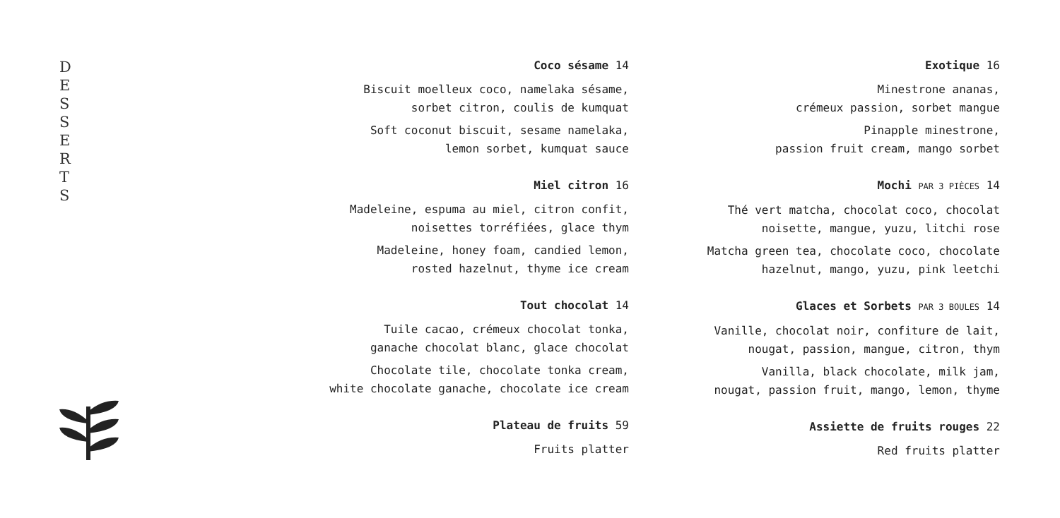D
E
S
S
E
R
T
S
Coco sésame 14
Biscuit moelleux coco, namelaka sésame,
sorbet citron, coulis de kumquat
Soft coconut biscuit, sesame namelaka,
lemon sorbet, kumquat sauce
Miel citron 16
Madeleine, espuma au miel, citron confit,
noisettes torréfiées, glace thym
Madeleine, honey foam, candied lemon,
rosted hazelnut, thyme ice cream
Tout chocolat 14
Tuile cacao, crémeux chocolat tonka,
ganache chocolat blanc, glace chocolat
Chocolate tile, chocolate tonka cream,
white chocolate ganache, chocolate ice cream
Plateau de fruits 59
Fruits platter
Exotique 16
Minestrone ananas,
crémeux passion, sorbet mangue
Pinapple minestrone,
passion fruit cream, mango sorbet
Mochi PAR 3 PIÈCES 14
Thé vert matcha, chocolat coco, chocolat
noisette, mangue, yuzu, litchi rose
Matcha green tea, chocolate coco, chocolate
hazelnut, mango, yuzu, pink leetchi
Glaces et Sorbets PAR 3 BOULES 14
Vanille, chocolat noir, confiture de lait,
nougat, passion, mangue, citron, thym
Vanilla, black chocolate, milk jam,
nougat, passion fruit, mango, lemon, thyme
Assiette de fruits rouges 22
Red fruits platter